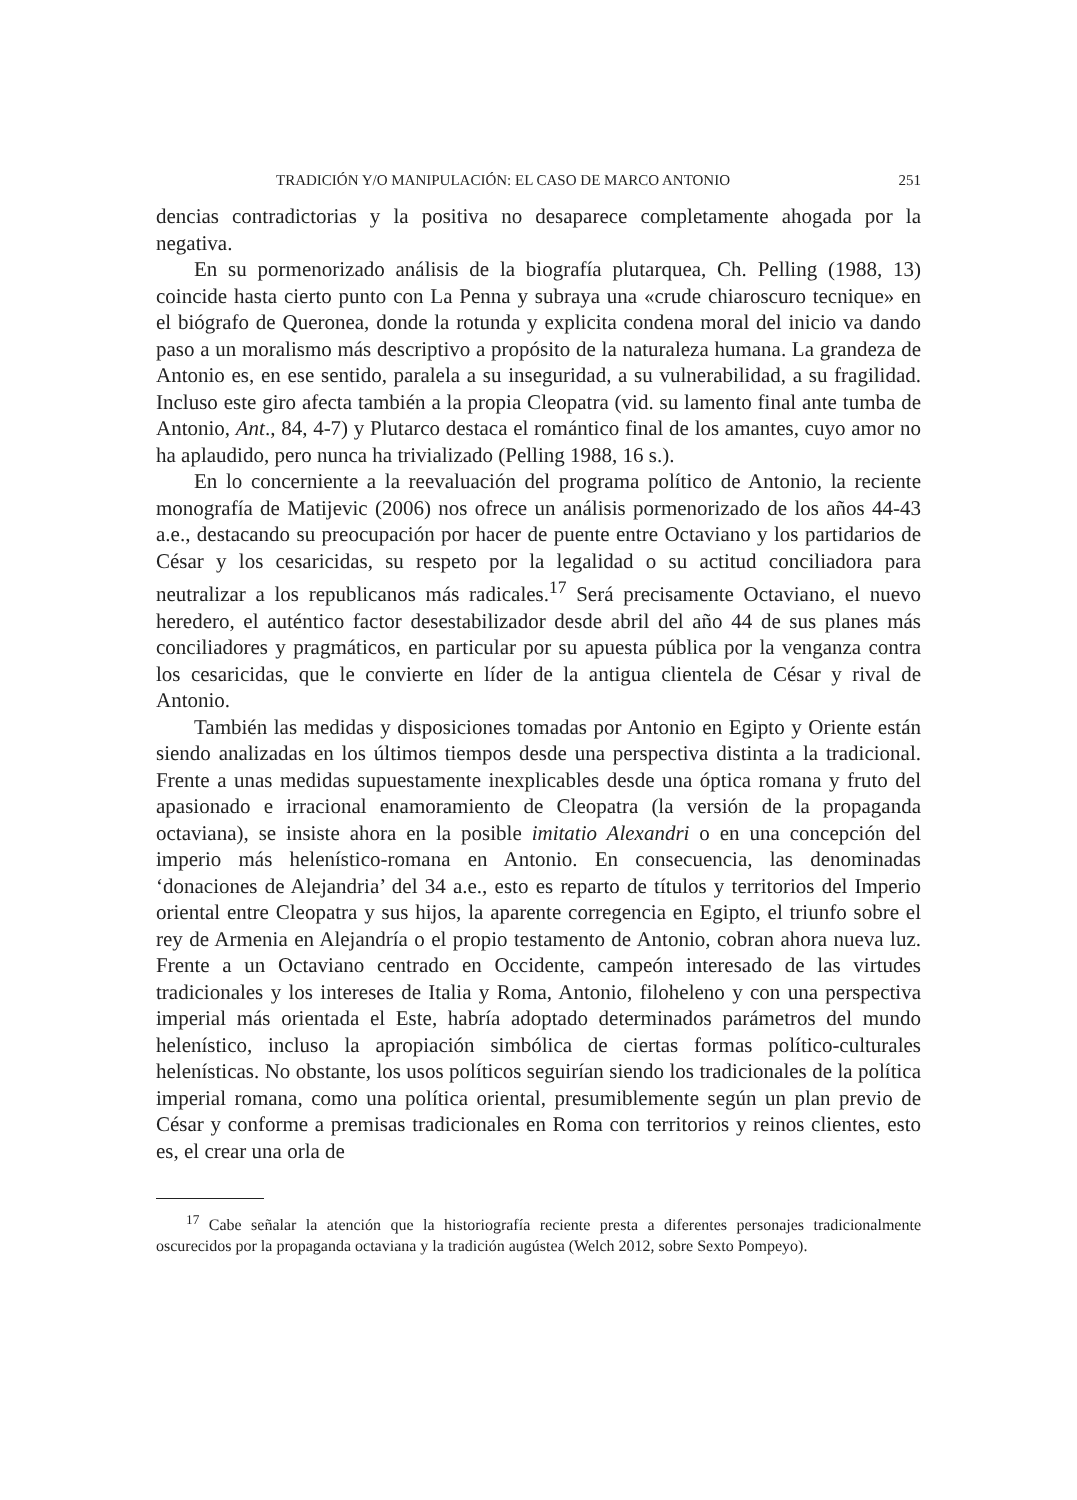TRADICIÓN Y/O MANIPULACIÓN: EL CASO DE MARCO ANTONIO 251
dencias contradictorias y la positiva no desaparece completamente ahogada por la negativa.
En su pormenorizado análisis de la biografía plutarquea, Ch. Pelling (1988, 13) coincide hasta cierto punto con La Penna y subraya una «crude chiaroscuro tecnique» en el biógrafo de Queronea, donde la rotunda y explicita condena moral del inicio va dando paso a un moralismo más descriptivo a propósito de la naturaleza humana. La grandeza de Antonio es, en ese sentido, paralela a su inseguridad, a su vulnerabilidad, a su fragilidad. Incluso este giro afecta también a la propia Cleopatra (vid. su lamento final ante tumba de Antonio, Ant., 84, 4-7) y Plutarco destaca el romántico final de los amantes, cuyo amor no ha aplaudido, pero nunca ha trivializado (Pelling 1988, 16 s.).
En lo concerniente a la reevaluación del programa político de Antonio, la reciente monografía de Matijevic (2006) nos ofrece un análisis pormenorizado de los años 44-43 a.e., destacando su preocupación por hacer de puente entre Octaviano y los partidarios de César y los cesaricidas, su respeto por la legalidad o su actitud conciliadora para neutralizar a los republicanos más radicales.<sup>17</sup> Será precisamente Octaviano, el nuevo heredero, el auténtico factor desestabilizador desde abril del año 44 de sus planes más conciliadores y pragmáticos, en particular por su apuesta pública por la venganza contra los cesaricidas, que le convierte en líder de la antigua clientela de César y rival de Antonio.
También las medidas y disposiciones tomadas por Antonio en Egipto y Oriente están siendo analizadas en los últimos tiempos desde una perspectiva distinta a la tradicional. Frente a unas medidas supuestamente inexplicables desde una óptica romana y fruto del apasionado e irracional enamoramiento de Cleopatra (la versión de la propaganda octaviana), se insiste ahora en la posible imitatio Alexandri o en una concepción del imperio más helenístico-romana en Antonio. En consecuencia, las denominadas ‘donaciones de Alejandria’ del 34 a.e., esto es reparto de títulos y territorios del Imperio oriental entre Cleopatra y sus hijos, la aparente corregencia en Egipto, el triunfo sobre el rey de Armenia en Alejandría o el propio testamento de Antonio, cobran ahora nueva luz. Frente a un Octaviano centrado en Occidente, campeón interesado de las virtudes tradicionales y los intereses de Italia y Roma, Antonio, filoheleno y con una perspectiva imperial más orientada el Este, habría adoptado determinados parámetros del mundo helenístico, incluso la apropiación simbólica de ciertas formas político-culturales helenísticas. No obstante, los usos políticos seguirían siendo los tradicionales de la política imperial romana, como una política oriental, presumiblemente según un plan previo de César y conforme a premisas tradicionales en Roma con territorios y reinos clientes, esto es, el crear una orla de
<sup>17</sup> Cabe señalar la atención que la historiografía reciente presta a diferentes personajes tradicionalmente oscurecidos por la propaganda octaviana y la tradición augústea (Welch 2012, sobre Sexto Pompeyo).